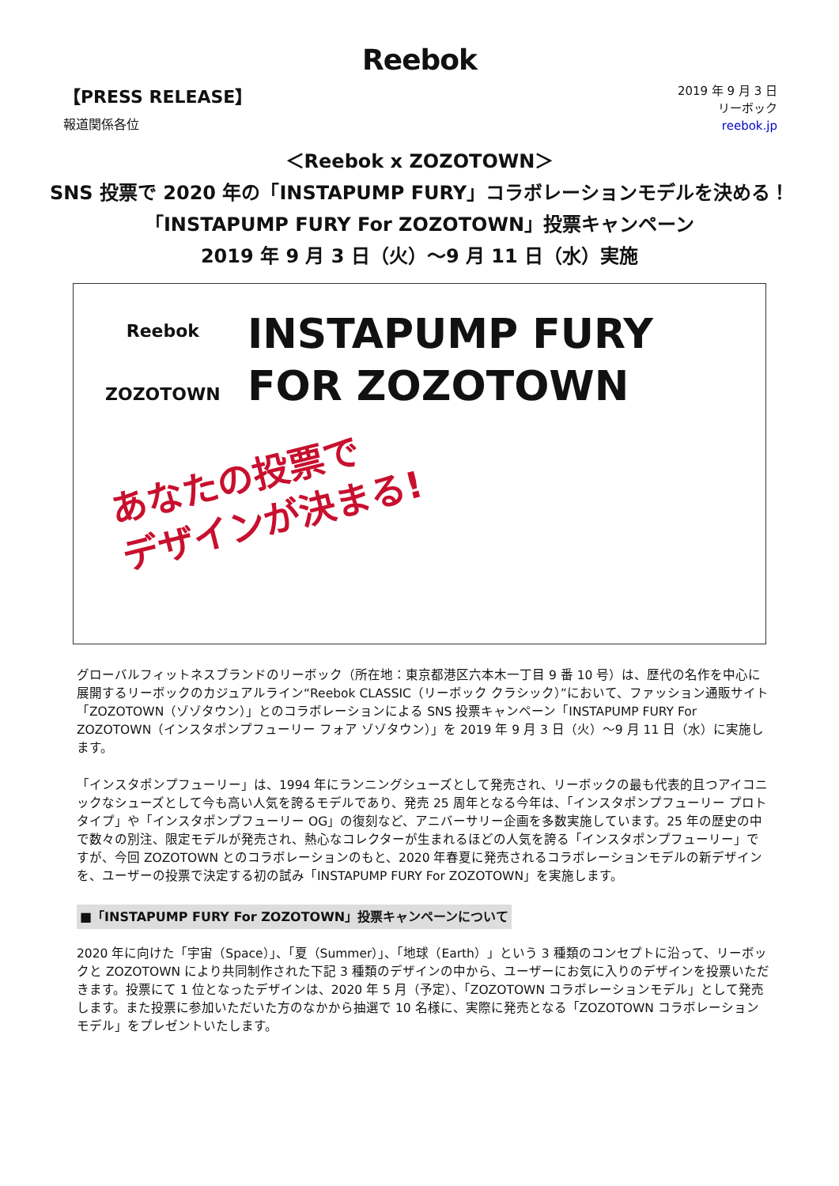Reebok
【PRESS RELEASE】
報道関係各位
2019 年 9 月 3 日
リーボック
reebok.jp
＜Reebok x ZOZOTOWN＞
SNS 投票で 2020 年の「INSTAPUMP FURY」コラボレーションモデルを決める！
「INSTAPUMP FURY For ZOZOTOWN」投票キャンペーン
2019 年 9 月 3 日（火）～9 月 11 日（水）実施
Reebok
ZOZOTOWN
INSTAPUMP FURY
FOR ZOZOTOWN
あなたの投票で
デザインが決まる!
グローバルフィットネスブランドのリーボック（所在地：東京都港区六本木一丁目 9 番 10 号）は、歴代の名作を中心に展開するリーボックのカジュアルライン“Reebok CLASSIC（リーボック クラシック）”において、ファッション通販サイト「ZOZOTOWN（ゾゾタウン）」とのコラボレーションによる SNS 投票キャンペーン「INSTAPUMP FURY For ZOZOTOWN（インスタポンプフューリー フォア ゾゾタウン）」を 2019 年 9 月 3 日（火）～9 月 11 日（水）に実施します。
「インスタポンプフューリー」は、1994 年にランニングシューズとして発売され、リーボックの最も代表的且つアイコニックなシューズとして今も高い人気を誇るモデルであり、発売 25 周年となる今年は、「インスタポンプフューリー プロトタイプ」や「インスタポンプフューリー OG」の復刻など、アニバーサリー企画を多数実施しています。25 年の歴史の中で数々の別注、限定モデルが発売され、熱心なコレクターが生まれるほどの人気を誇る「インスタポンプフューリー」ですが、今回 ZOZOTOWN とのコラボレーションのもと、2020 年春夏に発売されるコラボレーションモデルの新デザインを、ユーザーの投票で決定する初の試み「INSTAPUMP FURY For ZOZOTOWN」を実施します。
■「INSTAPUMP FURY For ZOZOTOWN」投票キャンペーンについて
2020 年に向けた「宇宙（Space）」、「夏（Summer）」、「地球（Earth）」という 3 種類のコンセプトに沿って、リーボックと ZOZOTOWN により共同制作された下記 3 種類のデザインの中から、ユーザーにお気に入りのデザインを投票いただきます。投票にて 1 位となったデザインは、2020 年 5 月（予定）、「ZOZOTOWN コラボレーションモデル」として発売します。また投票に参加いただいた方のなかから抽選で 10 名様に、実際に発売となる「ZOZOTOWN コラボレーションモデル」をプレゼントいたします。